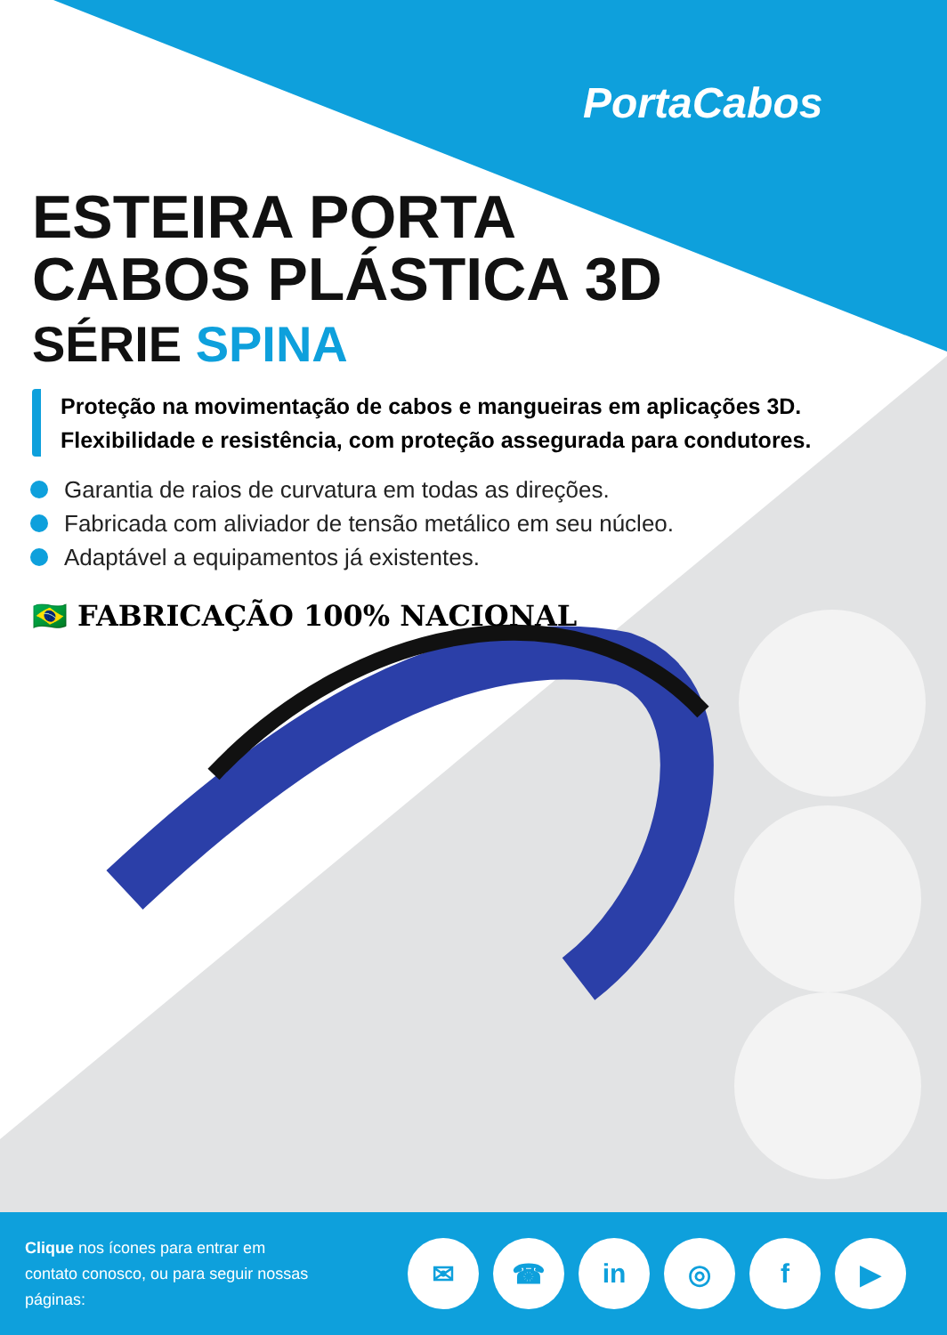PortaCabos
ESTEIRA PORTA
CABOS PLÁSTICA 3D
SÉRIE SPINA
Proteção na movimentação de cabos e mangueiras em aplicações 3D.
Flexibilidade e resistência, com proteção assegurada para condutores.
Garantia de raios de curvatura em todas as direções.
Fabricada com aliviador de tensão metálico em seu núcleo.
Adaptável a equipamentos já existentes.
🇧🇷 FABRICAÇÃO 100% NACIONAL
Clique nos ícones para entrar em contato conosco, ou para seguir nossas páginas:
✉ ☎ in ◎ f ▶